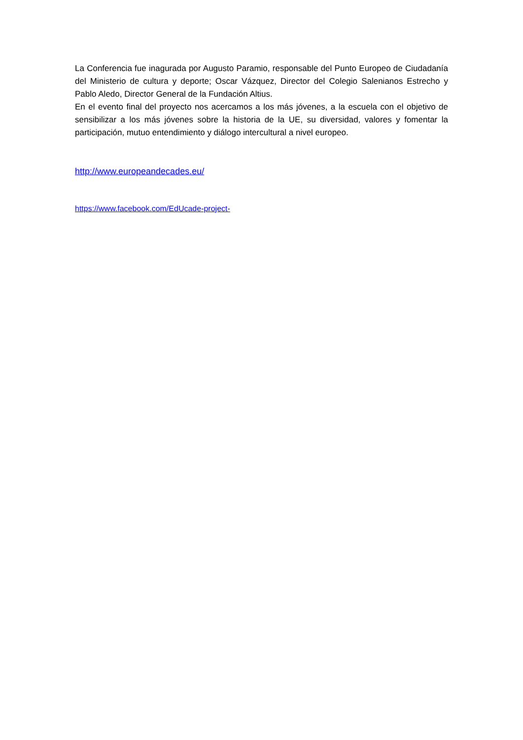La Conferencia fue inagurada por Augusto Paramio, responsable del Punto Europeo de Ciudadanía del Ministerio de cultura y deporte; Oscar Vázquez, Director del Colegio Salenianos Estrecho y Pablo Aledo, Director General de la Fundación Altius.
En el evento final del proyecto nos acercamos a los más jóvenes, a la escuela con el objetivo de sensibilizar a los más jóvenes sobre la historia de la UE, su diversidad, valores y fomentar la participación, mutuo entendimiento y diálogo intercultural a nivel europeo.
http://www.europeandecades.eu/
https://www.facebook.com/EdUcade-project-